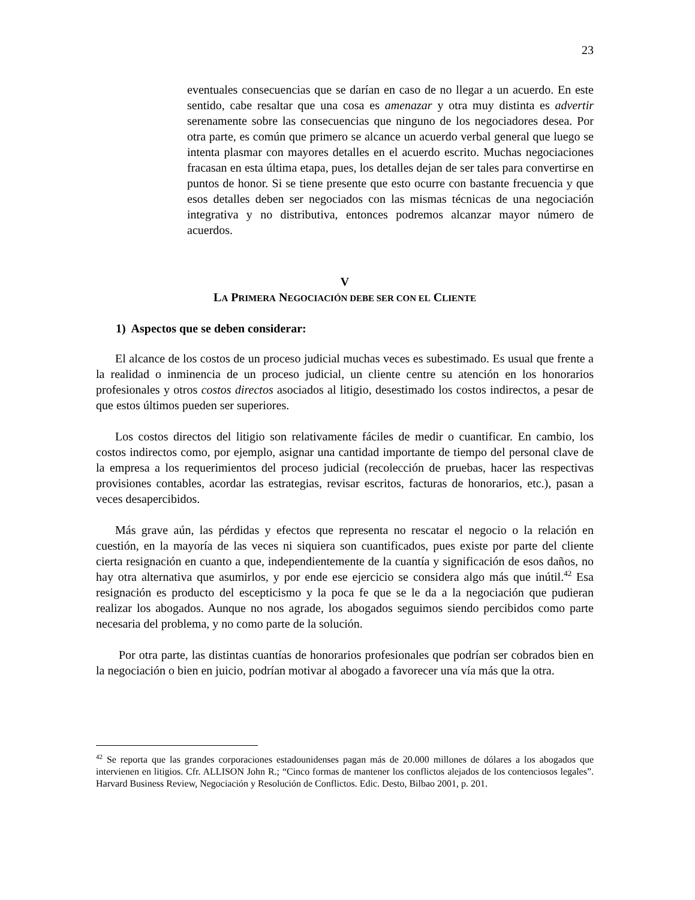23
eventuales consecuencias que se darían en caso de no llegar a un acuerdo. En este sentido, cabe resaltar que una cosa es amenazar y otra muy distinta es advertir serenamente sobre las consecuencias que ninguno de los negociadores desea. Por otra parte, es común que primero se alcance un acuerdo verbal general que luego se intenta plasmar con mayores detalles en el acuerdo escrito. Muchas negociaciones fracasan en esta última etapa, pues, los detalles dejan de ser tales para convertirse en puntos de honor. Si se tiene presente que esto ocurre con bastante frecuencia y que esos detalles deben ser negociados con las mismas técnicas de una negociación integrativa y no distributiva, entonces podremos alcanzar mayor número de acuerdos.
V
LA PRIMERA NEGOCIACIÓN DEBE SER CON EL CLIENTE
1) Aspectos que se deben considerar:
El alcance de los costos de un proceso judicial muchas veces es subestimado. Es usual que frente a la realidad o inminencia de un proceso judicial, un cliente centre su atención en los honorarios profesionales y otros costos directos asociados al litigio, desestimado los costos indirectos, a pesar de que estos últimos pueden ser superiores.
Los costos directos del litigio son relativamente fáciles de medir o cuantificar. En cambio, los costos indirectos como, por ejemplo, asignar una cantidad importante de tiempo del personal clave de la empresa a los requerimientos del proceso judicial (recolección de pruebas, hacer las respectivas provisiones contables, acordar las estrategias, revisar escritos, facturas de honorarios, etc.), pasan a veces desapercibidos.
Más grave aún, las pérdidas y efectos que representa no rescatar el negocio o la relación en cuestión, en la mayoría de las veces ni siquiera son cuantificados, pues existe por parte del cliente cierta resignación en cuanto a que, independientemente de la cuantía y significación de esos daños, no hay otra alternativa que asumirlos, y por ende ese ejercicio se considera algo más que inútil.<sup>42</sup> Esa resignación es producto del escepticismo y la poca fe que se le da a la negociación que pudieran realizar los abogados. Aunque no nos agrade, los abogados seguimos siendo percibidos como parte necesaria del problema, y no como parte de la solución.
Por otra parte, las distintas cuantías de honorarios profesionales que podrían ser cobrados bien en la negociación o bien en juicio, podrían motivar al abogado a favorecer una vía más que la otra.
<sup>42</sup> Se reporta que las grandes corporaciones estadounidenses pagan más de 20.000 millones de dólares a los abogados que intervienen en litigios. Cfr. ALLISON John R.; “Cinco formas de mantener los conflictos alejados de los contenciosos legales”. Harvard Business Review, Negociación y Resolución de Conflictos. Edic. Desto, Bilbao 2001, p. 201.